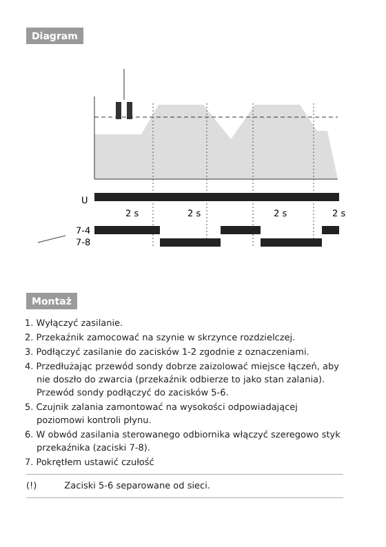Diagram
U
2 s
2 s
2 s
2 s
7-4
7-8
Montaż
1. Wyłączyć zasilanie.
2. Przekaźnik zamocować na szynie w skrzynce rozdzielczej.
3. Podłączyć zasilanie do zacisków 1-2 zgodnie z oznaczeniami.
4. Przedłużając przewód sondy dobrze zaizolować miejsce łączeń, aby nie doszło do zwarcia (przekaźnik odbierze to jako stan zalania). Przewód sondy podłączyć do zacisków 5-6.
5. Czujnik zalania zamontować na wysokości odpowiadającej poziomowi kontroli płynu.
6. W obwód zasilania sterowanego odbiornika włączyć szeregowo styk przekaźnika (zaciski 7-8).
7. Pokrętłem ustawić czułość
(!) Zaciski 5-6 separowane od sieci.